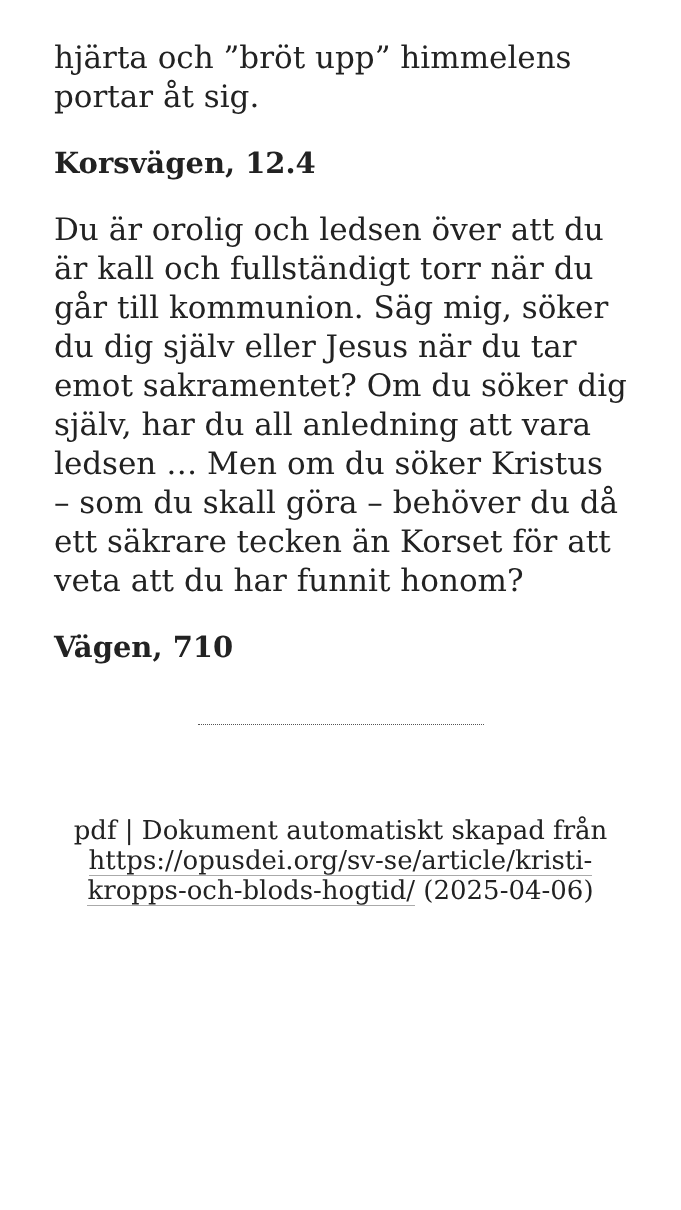hjärta och ”bröt upp” himmelens portar åt sig.
Korsvägen, 12.4
Du är orolig och ledsen över att du är kall och fullständigt torr när du går till kommunion. Säg mig, söker du dig själv eller Jesus när du tar emot sakramentet? Om du söker dig själv, har du all anledning att vara ledsen … Men om du söker Kristus – som du skall göra – behöver du då ett säkrare tecken än Korset för att veta att du har funnit honom?
Vägen, 710
pdf | Dokument automatiskt skapad från https://opusdei.org/sv-se/article/kristi-kropps-och-blods-hogtid/ (2025-04-06)